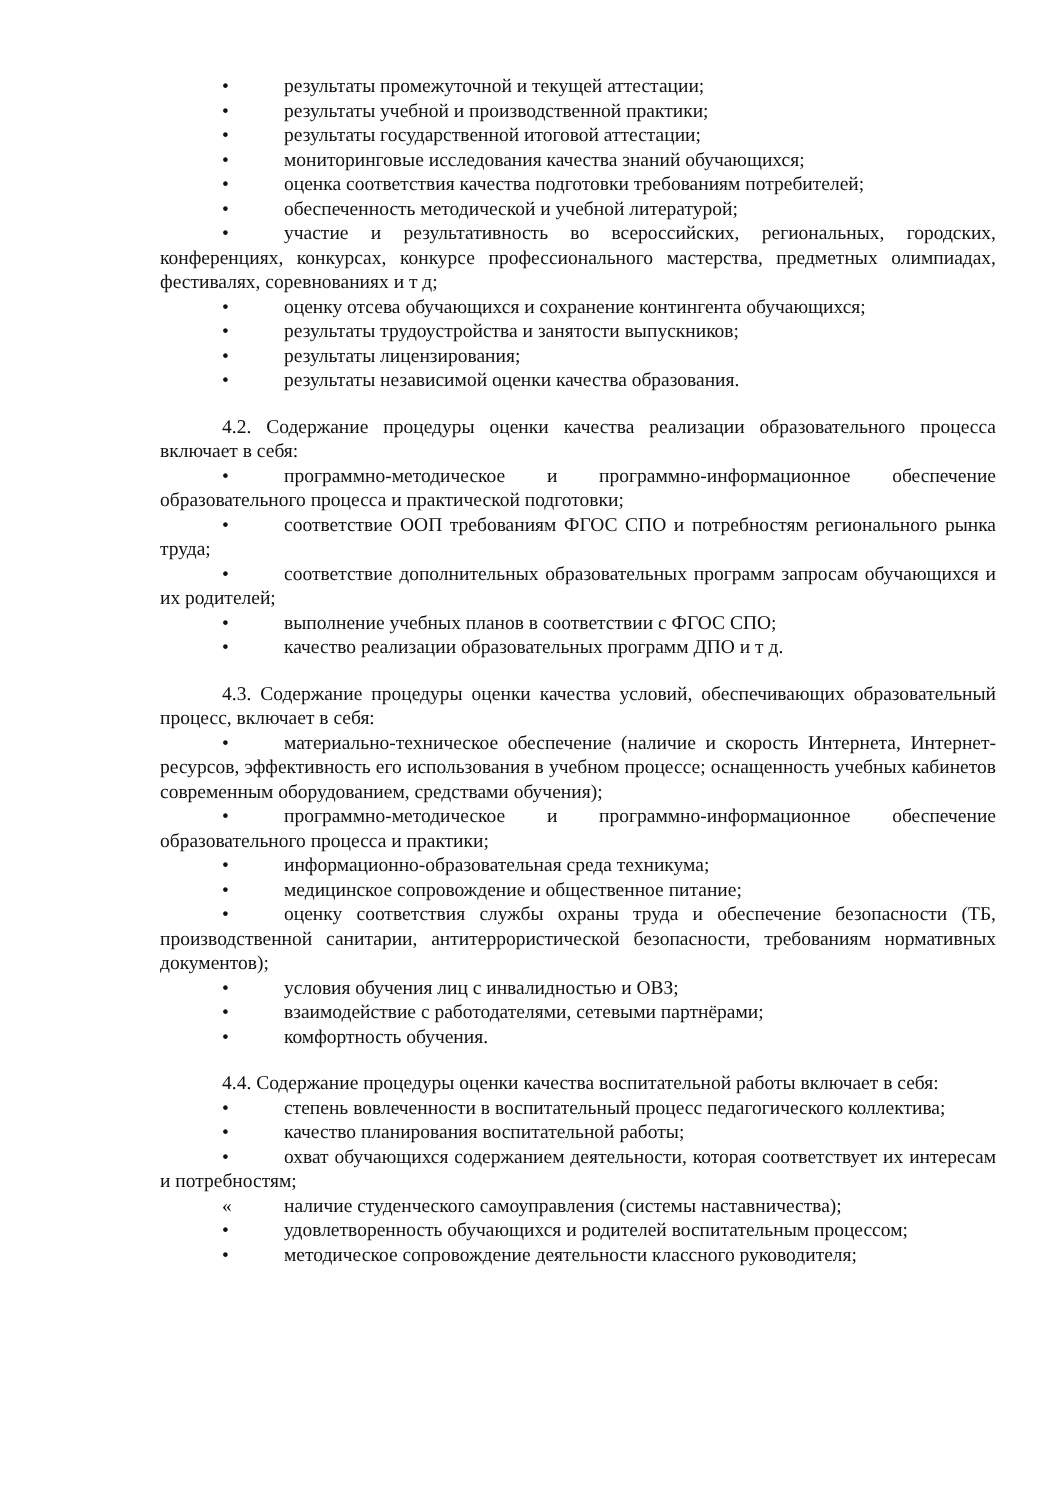• результаты промежуточной и текущей аттестации;
• результаты учебной и производственной практики;
• результаты государственной итоговой аттестации;
• мониторинговые исследования качества знаний обучающихся;
• оценка соответствия качества подготовки требованиям потребителей;
• обеспеченность методической и учебной литературой;
• участие и результативность во всероссийских, региональных, городских, конференциях, конкурсах, конкурсе профессионального мастерства, предметных олимпиадах, фестивалях, соревнованиях и т д;
• оценку отсева обучающихся и сохранение контингента обучающихся;
• результаты трудоустройства и занятости выпускников;
• результаты лицензирования;
• результаты независимой оценки качества образования.
4.2. Содержание процедуры оценки качества реализации образовательного процесса включает в себя:
• программно-методическое и программно-информационное обеспечение образовательного процесса и практической подготовки;
• соответствие ООП требованиям ФГОС СПО и потребностям регионального рынка труда;
• соответствие дополнительных образовательных программ запросам обучающихся и их родителей;
• выполнение учебных планов в соответствии с ФГОС СПО;
• качество реализации образовательных программ ДПО и т д.
4.3. Содержание процедуры оценки качества условий, обеспечивающих образовательный процесс, включает в себя:
• материально-техническое обеспечение (наличие и скорость Интернета, Интернет-ресурсов, эффективность его использования в учебном процессе; оснащенность учебных кабинетов современным оборудованием, средствами обучения);
• программно-методическое и программно-информационное обеспечение образовательного процесса и практики;
• информационно-образовательная среда техникума;
• медицинское сопровождение и общественное питание;
• оценку соответствия службы охраны труда и обеспечение безопасности (ТБ, производственной санитарии, антитеррористической безопасности, требованиям нормативных документов);
• условия обучения лиц с инвалидностью и ОВЗ;
• взаимодействие с работодателями, сетевыми партнёрами;
• комфортность обучения.
4.4. Содержание процедуры оценки качества воспитательной работы включает в себя:
• степень вовлеченности в воспитательный процесс педагогического коллектива;
• качество планирования воспитательной работы;
• охват обучающихся содержанием деятельности, которая соответствует их интересам и потребностям;
« наличие студенческого самоуправления (системы наставничества);
• удовлетворенность обучающихся и родителей воспитательным процессом;
• методическое сопровождение деятельности классного руководителя;